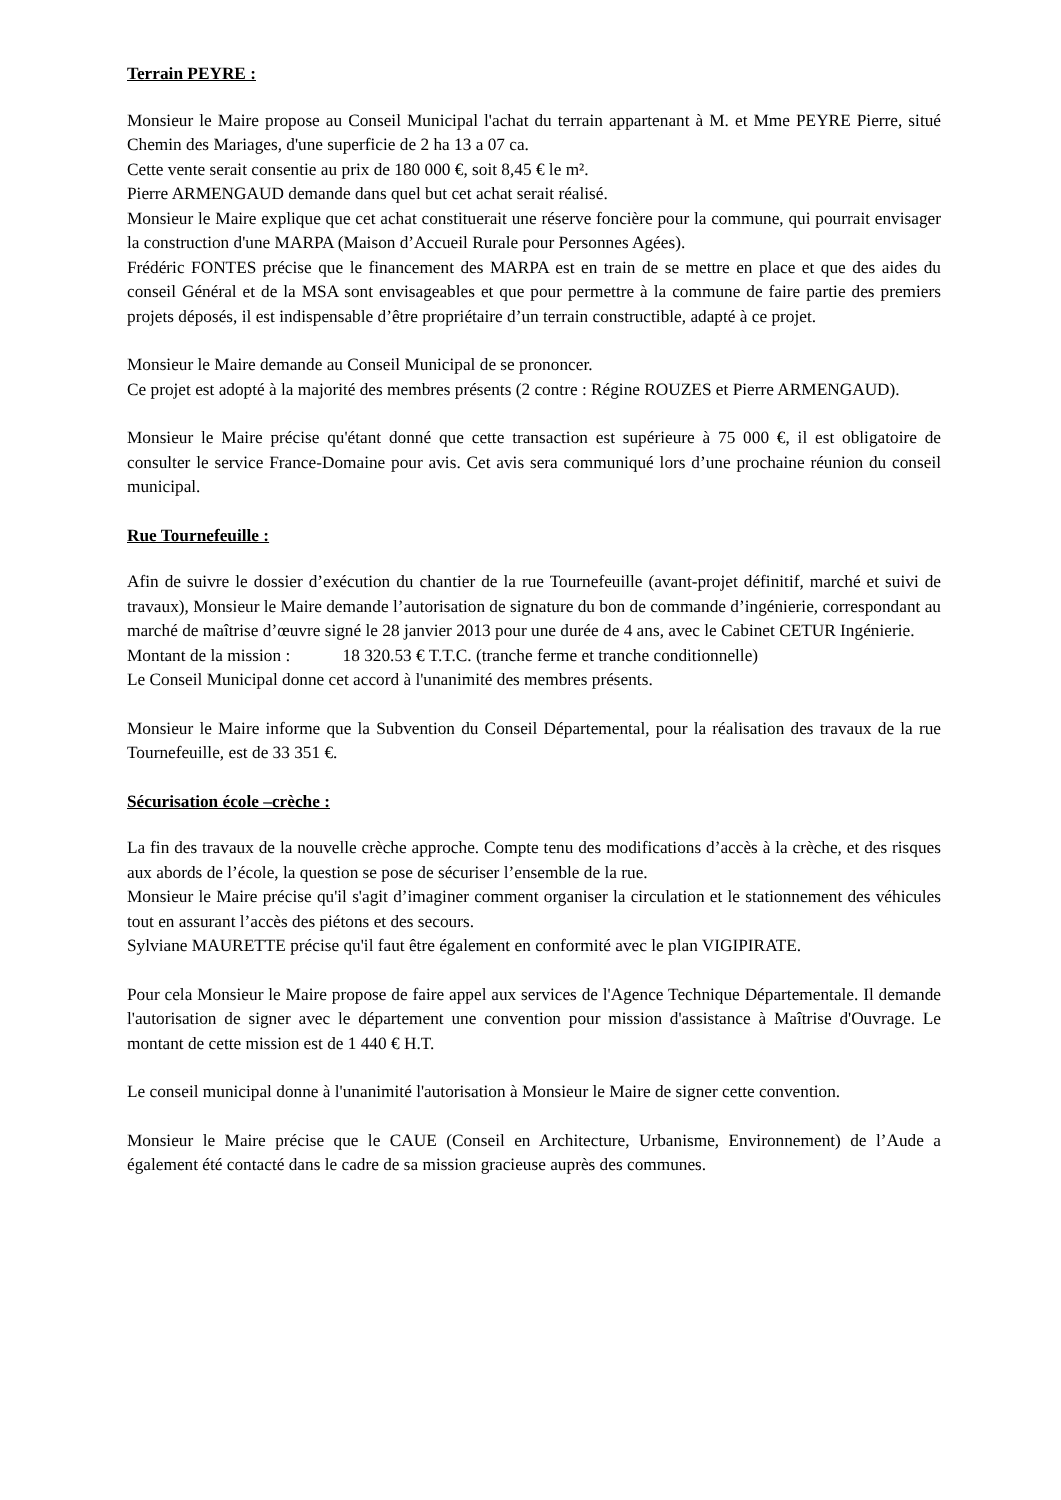Terrain PEYRE :
Monsieur le Maire propose au Conseil Municipal l'achat du terrain appartenant à M. et Mme PEYRE Pierre, situé Chemin des Mariages, d'une superficie de 2 ha 13 a 07 ca.
Cette vente serait consentie au prix de 180 000 €, soit 8,45 € le m².
Pierre ARMENGAUD demande dans quel but cet achat serait réalisé.
Monsieur le Maire explique que cet achat constituerait une réserve foncière pour la commune, qui pourrait envisager la construction d'une MARPA (Maison d’Accueil Rurale pour Personnes Agées).
Frédéric FONTES précise que le financement des MARPA est en train de se mettre en place et que des aides du conseil Général et de la MSA sont envisageables et que pour permettre à la commune de faire partie des premiers projets déposés, il est indispensable d’être propriétaire d’un terrain constructible, adapté à ce projet.
Monsieur le Maire demande au Conseil Municipal de se prononcer.
Ce projet est adopté à la majorité des membres présents (2 contre : Régine ROUZES et Pierre ARMENGAUD).
Monsieur le Maire précise qu'étant donné que cette transaction est supérieure à 75 000 €, il est obligatoire de consulter le service France-Domaine pour avis. Cet avis sera communiqué lors d’une prochaine réunion du conseil municipal.
Rue Tournefeuille :
Afin de suivre le dossier d’exécution du chantier de la rue Tournefeuille (avant-projet définitif, marché et suivi de travaux), Monsieur le Maire demande l’autorisation de signature du bon de commande d’ingénierie, correspondant au marché de maîtrise d’œuvre signé le 28 janvier 2013 pour une durée de 4 ans, avec le Cabinet CETUR Ingénierie.
Montant de la mission : 18 320.53 € T.T.C. (tranche ferme et tranche conditionnelle)
Le Conseil Municipal donne cet accord à l'unanimité des membres présents.
Monsieur le Maire informe que la Subvention du Conseil Départemental, pour la réalisation des travaux de la rue Tournefeuille, est de 33 351 €.
Sécurisation école –crèche :
La fin des travaux de la nouvelle crèche approche. Compte tenu des modifications d’accès à la crèche, et des risques aux abords de l’école, la question se pose de sécuriser l’ensemble de la rue.
Monsieur le Maire précise qu'il s'agit d’imaginer comment organiser la circulation et le stationnement des véhicules tout en assurant l’accès des piétons et des secours.
Sylviane MAURETTE précise qu'il faut être également en conformité avec le plan VIGIPIRATE.
Pour cela Monsieur le Maire propose de faire appel aux services de l'Agence Technique Départementale. Il demande l'autorisation de signer avec le département une convention pour mission d'assistance à Maîtrise d'Ouvrage. Le montant de cette mission est de 1 440 € H.T.
Le conseil municipal donne à l'unanimité l'autorisation à Monsieur le Maire de signer cette convention.
Monsieur le Maire précise que le CAUE (Conseil en Architecture, Urbanisme, Environnement) de l’Aude a également été contacté dans le cadre de sa mission gracieuse auprès des communes.